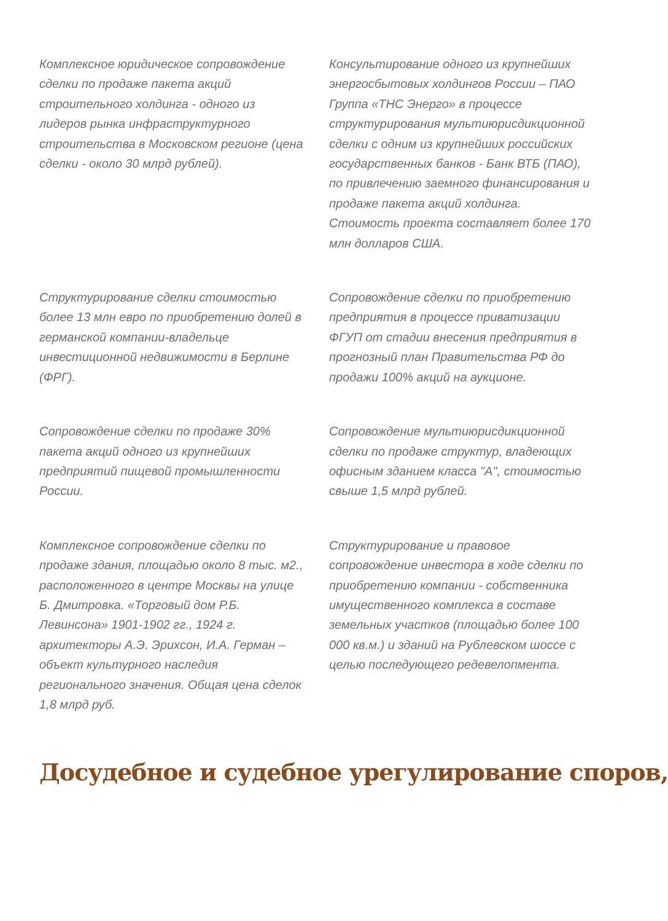Комплексное юридическое сопровождение сделки по продаже пакета акций строительного холдинга - одного из лидеров рынка инфраструктурного строительства в Московском регионе (цена сделки - около 30 млрд рублей).
Консультирование одного из крупнейших энергосбытовых холдингов России – ПАО Группа «ТНС Энерго» в процессе структурирования мультиюрисдикционной сделки с одним из крупнейших российских государственных банков - Банк ВТБ (ПАО), по привлечению заемного финансирования и продаже пакета акций холдинга. Стоимость проекта составляет более 170 млн долларов США.
Структурирование сделки стоимостью более 13 млн евро по приобретению долей в германской компании-владельце инвестиционной недвижимости в Берлине (ФРГ).
Сопровождение сделки по приобретению предприятия в процессе приватизации ФГУП от стадии внесения предприятия в прогнозный план Правительства РФ до продажи 100% акций на аукционе.
Сопровождение сделки по продаже 30% пакета акций одного из крупнейших предприятий пищевой промышленности России.
Сопровождение мультиюрисдикционной сделки по продаже структур, владеющих офисным зданием класса "А", стоимостью свыше 1,5 млрд рублей.
Комплексное сопровождение сделки по продаже здания, площадью около 8 тыс. м2., расположенного в центре Москвы на улице Б. Дмитровка. «Торговый дом Р.Б. Левинсона» 1901-1902 гг., 1924 г. архитекторы А.Э. Эрихсон, И.А. Герман – объект культурного наследия регионального значения. Общая цена сделок 1,8 млрд руб.
Структурирование и правовое сопровождение инвестора в ходе сделки по приобретению компании - собственника имущественного комплекса в составе земельных участков (площадью более 100 000 кв.м.) и зданий на Рублевском шоссе с целью последующего редевелопмента.
Досудебное и судебное урегулирование споров,